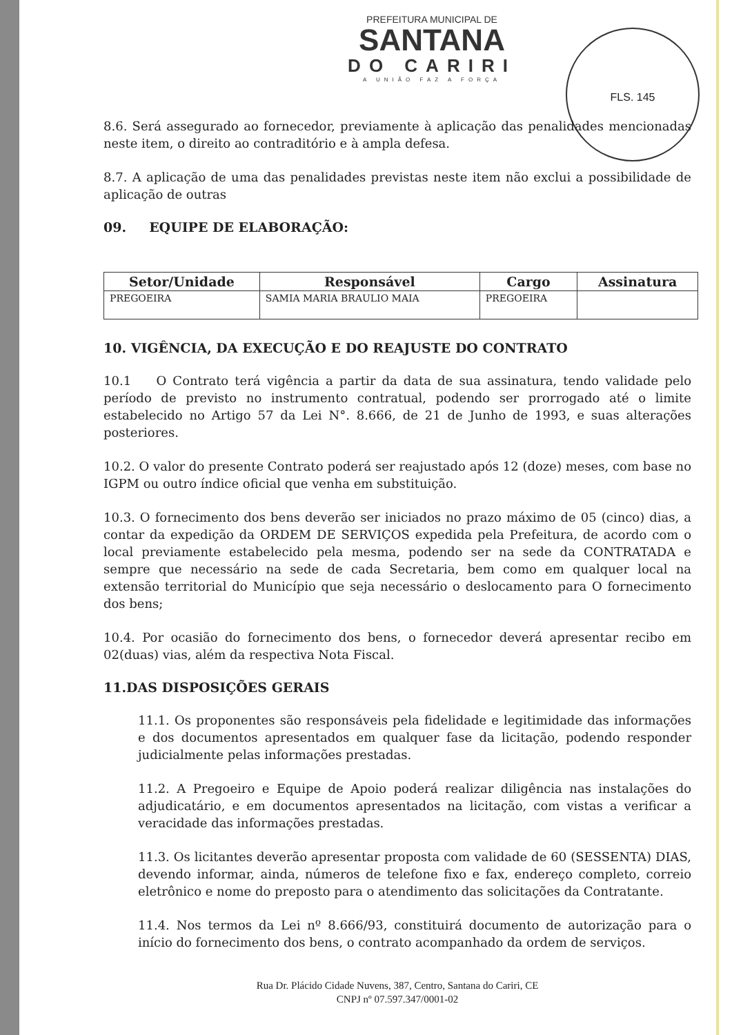FLS. 145
PREFEITURA MUNICIPAL DE
SANTANA
DO CARIRI
A UNIÃO FAZ A FORÇA
8.6. Será assegurado ao fornecedor, previamente à aplicação das penalidades mencionadas neste item, o direito ao contraditório e à ampla defesa.
8.7. A aplicação de uma das penalidades previstas neste item não exclui a possibilidade de aplicação de outras
09. EQUIPE DE ELABORAÇÃO:
| Setor/Unidade | Responsável | Cargo | Assinatura |
| --- | --- | --- | --- |
| PREGOEIRA | SAMIA MARIA BRAULIO MAIA | PREGOEIRA | |
10. VIGÊNCIA, DA EXECUÇÃO E DO REAJUSTE DO CONTRATO
10.1 O Contrato terá vigência a partir da data de sua assinatura, tendo validade pelo período de previsto no instrumento contratual, podendo ser prorrogado até o limite estabelecido no Artigo 57 da Lei N°. 8.666, de 21 de Junho de 1993, e suas alterações posteriores.
10.2. O valor do presente Contrato poderá ser reajustado após 12 (doze) meses, com base no IGPM ou outro índice oficial que venha em substituição.
10.3. O fornecimento dos bens deverão ser iniciados no prazo máximo de 05 (cinco) dias, a contar da expedição da ORDEM DE SERVIÇOS expedida pela Prefeitura, de acordo com o local previamente estabelecido pela mesma, podendo ser na sede da CONTRATADA e sempre que necessário na sede de cada Secretaria, bem como em qualquer local na extensão territorial do Município que seja necessário o deslocamento para O fornecimento dos bens;
10.4. Por ocasião do fornecimento dos bens, o fornecedor deverá apresentar recibo em 02(duas) vias, além da respectiva Nota Fiscal.
11.DAS DISPOSIÇÕES GERAIS
11.1. Os proponentes são responsáveis pela fidelidade e legitimidade das informações e dos documentos apresentados em qualquer fase da licitação, podendo responder judicialmente pelas informações prestadas.
11.2. A Pregoeiro e Equipe de Apoio poderá realizar diligência nas instalações do adjudicatário, e em documentos apresentados na licitação, com vistas a verificar a veracidade das informações prestadas.
11.3. Os licitantes deverão apresentar proposta com validade de 60 (SESSENTA) DIAS, devendo informar, ainda, números de telefone fixo e fax, endereço completo, correio eletrônico e nome do preposto para o atendimento das solicitações da Contratante.
11.4. Nos termos da Lei nº 8.666/93, constituirá documento de autorização para o início do fornecimento dos bens, o contrato acompanhado da ordem de serviços.
Rua Dr. Plácido Cidade Nuvens, 387, Centro, Santana do Cariri, CE
CNPJ nº 07.597.347/0001-02